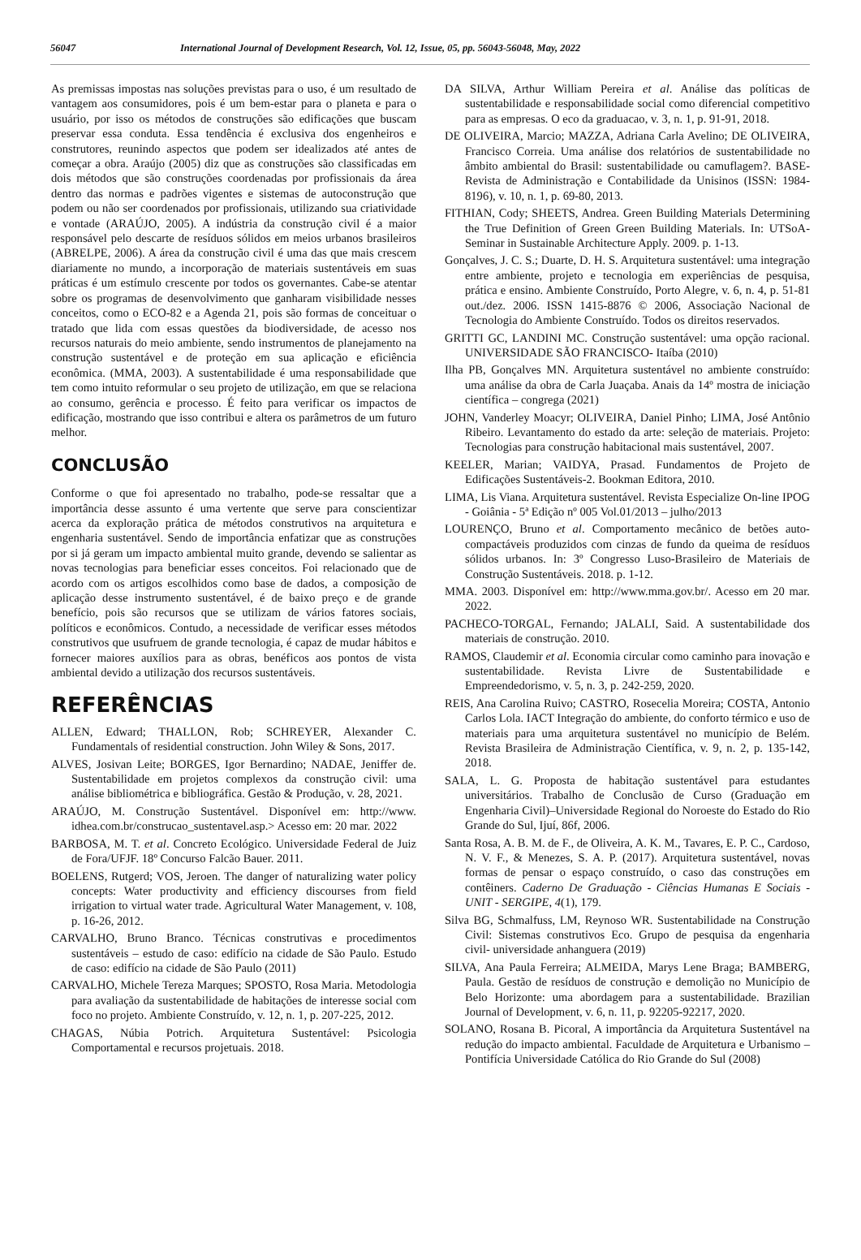56047 International Journal of Development Research, Vol. 12, Issue, 05, pp. 56043-56048, May, 2022
As premissas impostas nas soluções previstas para o uso, é um resultado de vantagem aos consumidores, pois é um bem-estar para o planeta e para o usuário, por isso os métodos de construções são edificações que buscam preservar essa conduta. Essa tendência é exclusiva dos engenheiros e construtores, reunindo aspectos que podem ser idealizados até antes de começar a obra. Araújo (2005) diz que as construções são classificadas em dois métodos que são construções coordenadas por profissionais da área dentro das normas e padrões vigentes e sistemas de autoconstrução que podem ou não ser coordenados por profissionais, utilizando sua criatividade e vontade (ARAÚJO, 2005). A indústria da construção civil é a maior responsável pelo descarte de resíduos sólidos em meios urbanos brasileiros (ABRELPE, 2006). A área da construção civil é uma das que mais crescem diariamente no mundo, a incorporação de materiais sustentáveis em suas práticas é um estímulo crescente por todos os governantes. Cabe-se atentar sobre os programas de desenvolvimento que ganharam visibilidade nesses conceitos, como o ECO-82 e a Agenda 21, pois são formas de conceituar o tratado que lida com essas questões da biodiversidade, de acesso nos recursos naturais do meio ambiente, sendo instrumentos de planejamento na construção sustentável e de proteção em sua aplicação e eficiência econômica. (MMA, 2003). A sustentabilidade é uma responsabilidade que tem como intuito reformular o seu projeto de utilização, em que se relaciona ao consumo, gerência e processo. É feito para verificar os impactos de edificação, mostrando que isso contribui e altera os parâmetros de um futuro melhor.
CONCLUSÃO
Conforme o que foi apresentado no trabalho, pode-se ressaltar que a importância desse assunto é uma vertente que serve para conscientizar acerca da exploração prática de métodos construtivos na arquitetura e engenharia sustentável. Sendo de importância enfatizar que as construções por si já geram um impacto ambiental muito grande, devendo se salientar as novas tecnologias para beneficiar esses conceitos. Foi relacionado que de acordo com os artigos escolhidos como base de dados, a composição de aplicação desse instrumento sustentável, é de baixo preço e de grande benefício, pois são recursos que se utilizam de vários fatores sociais, políticos e econômicos. Contudo, a necessidade de verificar esses métodos construtivos que usufruem de grande tecnologia, é capaz de mudar hábitos e fornecer maiores auxílios para as obras, benéficos aos pontos de vista ambiental devido a utilização dos recursos sustentáveis.
REFERÊNCIAS
ALLEN, Edward; THALLON, Rob; SCHREYER, Alexander C. Fundamentals of residential construction. John Wiley & Sons, 2017.
ALVES, Josivan Leite; BORGES, Igor Bernardino; NADAE, Jeniffer de. Sustentabilidade em projetos complexos da construção civil: uma análise bibliométrica e bibliográfica. Gestão & Produção, v. 28, 2021.
ARAÚJO, M. Construção Sustentável. Disponível em: http://www. idhea.com.br/construcao_sustentavel.asp.> Acesso em: 20 mar. 2022
BARBOSA, M. T. et al. Concreto Ecológico. Universidade Federal de Juiz de Fora/UFJF. 18º Concurso Falcão Bauer. 2011.
BOELENS, Rutgerd; VOS, Jeroen. The danger of naturalizing water policy concepts: Water productivity and efficiency discourses from field irrigation to virtual water trade. Agricultural Water Management, v. 108, p. 16-26, 2012.
CARVALHO, Bruno Branco. Técnicas construtivas e procedimentos sustentáveis – estudo de caso: edifício na cidade de São Paulo. Estudo de caso: edifício na cidade de São Paulo (2011)
CARVALHO, Michele Tereza Marques; SPOSTO, Rosa Maria. Metodologia para avaliação da sustentabilidade de habitações de interesse social com foco no projeto. Ambiente Construído, v. 12, n. 1, p. 207-225, 2012.
CHAGAS, Núbia Potrich. Arquitetura Sustentável: Psicologia Comportamental e recursos projetuais. 2018.
DA SILVA, Arthur William Pereira et al. Análise das políticas de sustentabilidade e responsabilidade social como diferencial competitivo para as empresas. O eco da graduacao, v. 3, n. 1, p. 91-91, 2018.
DE OLIVEIRA, Marcio; MAZZA, Adriana Carla Avelino; DE OLIVEIRA, Francisco Correia. Uma análise dos relatórios de sustentabilidade no âmbito ambiental do Brasil: sustentabilidade ou camuflagem?. BASE-Revista de Administração e Contabilidade da Unisinos (ISSN: 1984-8196), v. 10, n. 1, p. 69-80, 2013.
FITHIAN, Cody; SHEETS, Andrea. Green Building Materials Determining the True Definition of Green Green Building Materials. In: UTSoA-Seminar in Sustainable Architecture Apply. 2009. p. 1-13.
Gonçalves, J. C. S.; Duarte, D. H. S. Arquitetura sustentável: uma integração entre ambiente, projeto e tecnologia em experiências de pesquisa, prática e ensino. Ambiente Construído, Porto Alegre, v. 6, n. 4, p. 51-81 out./dez. 2006. ISSN 1415-8876 © 2006, Associação Nacional de Tecnologia do Ambiente Construído. Todos os direitos reservados.
GRITTI GC, LANDINI MC. Construção sustentável: uma opção racional. UNIVERSIDADE SÃO FRANCISCO- Itaíba (2010)
Ilha PB, Gonçalves MN. Arquitetura sustentável no ambiente construído: uma análise da obra de Carla Juaçaba. Anais da 14º mostra de iniciação científica – congrega (2021)
JOHN, Vanderley Moacyr; OLIVEIRA, Daniel Pinho; LIMA, José Antônio Ribeiro. Levantamento do estado da arte: seleção de materiais. Projeto: Tecnologias para construção habitacional mais sustentável, 2007.
KEELER, Marian; VAIDYA, Prasad. Fundamentos de Projeto de Edificações Sustentáveis-2. Bookman Editora, 2010.
LIMA, Lis Viana. Arquitetura sustentável. Revista Especialize On-line IPOG - Goiânia - 5ª Edição nº 005 Vol.01/2013 – julho/2013
LOURENÇO, Bruno et al. Comportamento mecânico de betões auto-compactáveis produzidos com cinzas de fundo da queima de resíduos sólidos urbanos. In: 3º Congresso Luso-Brasileiro de Materiais de Construção Sustentáveis. 2018. p. 1-12.
MMA. 2003. Disponível em: http://www.mma.gov.br/. Acesso em 20 mar. 2022.
PACHECO-TORGAL, Fernando; JALALI, Said. A sustentabilidade dos materiais de construção. 2010.
RAMOS, Claudemir et al. Economia circular como caminho para inovação e sustentabilidade. Revista Livre de Sustentabilidade e Empreendedorismo, v. 5, n. 3, p. 242-259, 2020.
REIS, Ana Carolina Ruivo; CASTRO, Rosecelia Moreira; COSTA, Antonio Carlos Lola. IACT Integração do ambiente, do conforto térmico e uso de materiais para uma arquitetura sustentável no município de Belém. Revista Brasileira de Administração Científica, v. 9, n. 2, p. 135-142, 2018.
SALA, L. G. Proposta de habitação sustentável para estudantes universitários. Trabalho de Conclusão de Curso (Graduação em Engenharia Civil)–Universidade Regional do Noroeste do Estado do Rio Grande do Sul, Ijuí, 86f, 2006.
Santa Rosa, A. B. M. de F., de Oliveira, A. K. M., Tavares, E. P. C., Cardoso, N. V. F., & Menezes, S. A. P. (2017). Arquitetura sustentável, novas formas de pensar o espaço construído, o caso das construções em contêiners. Caderno De Graduação - Ciências Humanas E Sociais - UNIT - SERGIPE, 4(1), 179.
Silva BG, Schmalfuss, LM, Reynoso WR. Sustentabilidade na Construção Civil: Sistemas construtivos Eco. Grupo de pesquisa da engenharia civil- universidade anhanguera (2019)
SILVA, Ana Paula Ferreira; ALMEIDA, Marys Lene Braga; BAMBERG, Paula. Gestão de resíduos de construção e demolição no Município de Belo Horizonte: uma abordagem para a sustentabilidade. Brazilian Journal of Development, v. 6, n. 11, p. 92205-92217, 2020.
SOLANO, Rosana B. Picoral, A importância da Arquitetura Sustentável na redução do impacto ambiental. Faculdade de Arquitetura e Urbanismo – Pontifícia Universidade Católica do Rio Grande do Sul (2008)